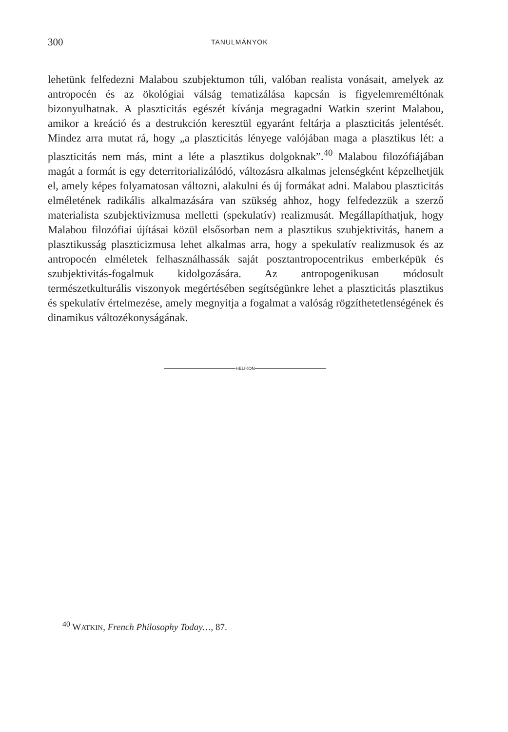300 TANULMÁNYOK
lehetünk felfedezni Malabou szubjektumon túli, valóban realista vonásait, amelyek az antropocén és az ökológiai válság tematizálása kapcsán is figyelemreméltónak bizonyulhatnak. A plaszticitás egészét kívánja megragadni Watkin szerint Malabou, amikor a kreáció és a destrukción keresztül egyaránt feltárja a plaszticitás jelentését. Mindez arra mutat rá, hogy „a plaszticitás lényege valójában maga a plasztikus lét: a plaszticitás nem más, mint a léte a plasztikus dolgoknak”.<sup>40</sup> Malabou filozófiájában magát a formát is egy deterritorializálódó, változásra alkalmas jelenségként képzelhetjük el, amely képes folyamatosan változni, alakulni és új formákat adni. Malabou plaszticitás elméletének radikális alkalmazására van szükség ahhoz, hogy felfedezzük a szerző materialista szubjektivizmusa melletti (spekulatív) realizmusát. Megállapíthatjuk, hogy Malabou filozófiai újításai közül elsősorban nem a plasztikus szubjektivitás, hanem a plasztikusság plaszticizmusa lehet alkalmas arra, hogy a spekulatív realizmusok és az antropocén elméletek felhasználhassák saját posztantropocentrikus emberképük és szubjektivitás-fogalmuk kidolgozására. Az antropogenikusan módosult természetkulturális viszonyok megértésében segítségünkre lehet a plaszticitás plasztikus és spekulatív értelmezése, amely megnyitja a fogalmat a valóság rögzíthetetlenségének és dinamikus változékonyságának.
HELIKON
<sup>40</sup> WATKIN, French Philosophy Today…, 87.